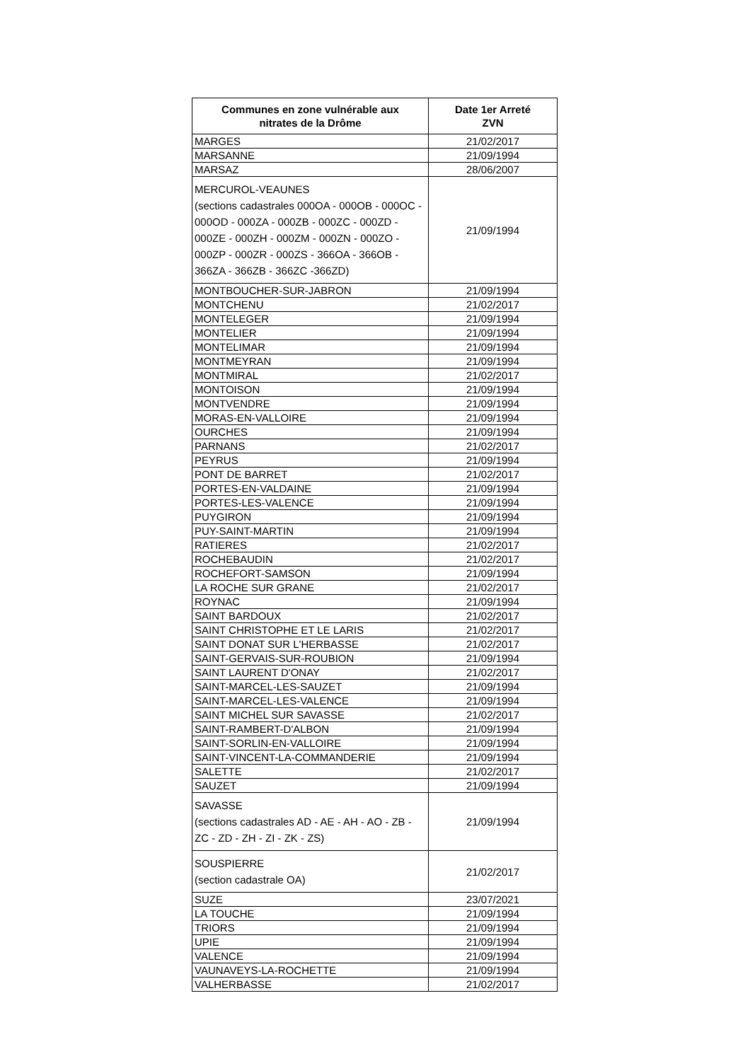| Communes en zone vulnérable aux nitrates de la Drôme | Date 1er Arreté ZVN |
| --- | --- |
| MARGES | 21/02/2017 |
| MARSANNE | 21/09/1994 |
| MARSAZ | 28/06/2007 |
| MERCUROL-VEAUNES (sections cadastrales 000OA - 000OB - 000OC - 000OD - 000ZA - 000ZB - 000ZC - 000ZD - 000ZE - 000ZH - 000ZM - 000ZN - 000ZO - 000ZP - 000ZR - 000ZS - 366OA - 366OB - 366ZA - 366ZB - 366ZC -366ZD) | 21/09/1994 |
| MONTBOUCHER-SUR-JABRON | 21/09/1994 |
| MONTCHENU | 21/02/2017 |
| MONTELEGER | 21/09/1994 |
| MONTELIER | 21/09/1994 |
| MONTELIMAR | 21/09/1994 |
| MONTMEYRAN | 21/09/1994 |
| MONTMIRAL | 21/02/2017 |
| MONTOISON | 21/09/1994 |
| MONTVENDRE | 21/09/1994 |
| MORAS-EN-VALLOIRE | 21/09/1994 |
| OURCHES | 21/09/1994 |
| PARNANS | 21/02/2017 |
| PEYRUS | 21/09/1994 |
| PONT DE BARRET | 21/02/2017 |
| PORTES-EN-VALDAINE | 21/09/1994 |
| PORTES-LES-VALENCE | 21/09/1994 |
| PUYGIRON | 21/09/1994 |
| PUY-SAINT-MARTIN | 21/09/1994 |
| RATIERES | 21/02/2017 |
| ROCHEBAUDIN | 21/02/2017 |
| ROCHEFORT-SAMSON | 21/09/1994 |
| LA ROCHE SUR GRANE | 21/02/2017 |
| ROYNAC | 21/09/1994 |
| SAINT BARDOUX | 21/02/2017 |
| SAINT CHRISTOPHE ET LE LARIS | 21/02/2017 |
| SAINT DONAT SUR L'HERBASSE | 21/02/2017 |
| SAINT-GERVAIS-SUR-ROUBION | 21/09/1994 |
| SAINT LAURENT D'ONAY | 21/02/2017 |
| SAINT-MARCEL-LES-SAUZET | 21/09/1994 |
| SAINT-MARCEL-LES-VALENCE | 21/09/1994 |
| SAINT MICHEL SUR SAVASSE | 21/02/2017 |
| SAINT-RAMBERT-D'ALBON | 21/09/1994 |
| SAINT-SORLIN-EN-VALLOIRE | 21/09/1994 |
| SAINT-VINCENT-LA-COMMANDERIE | 21/09/1994 |
| SALETTE | 21/02/2017 |
| SAUZET | 21/09/1994 |
| SAVASSE (sections cadastrales AD - AE - AH - AO - ZB - ZC - ZD - ZH - ZI - ZK - ZS) | 21/09/1994 |
| SOUSPIERRE (section cadastrale OA) | 21/02/2017 |
| SUZE | 23/07/2021 |
| LA TOUCHE | 21/09/1994 |
| TRIORS | 21/09/1994 |
| UPIE | 21/09/1994 |
| VALENCE | 21/09/1994 |
| VAUNAVEYS-LA-ROCHETTE | 21/09/1994 |
| VALHERBASSE | 21/02/2017 |